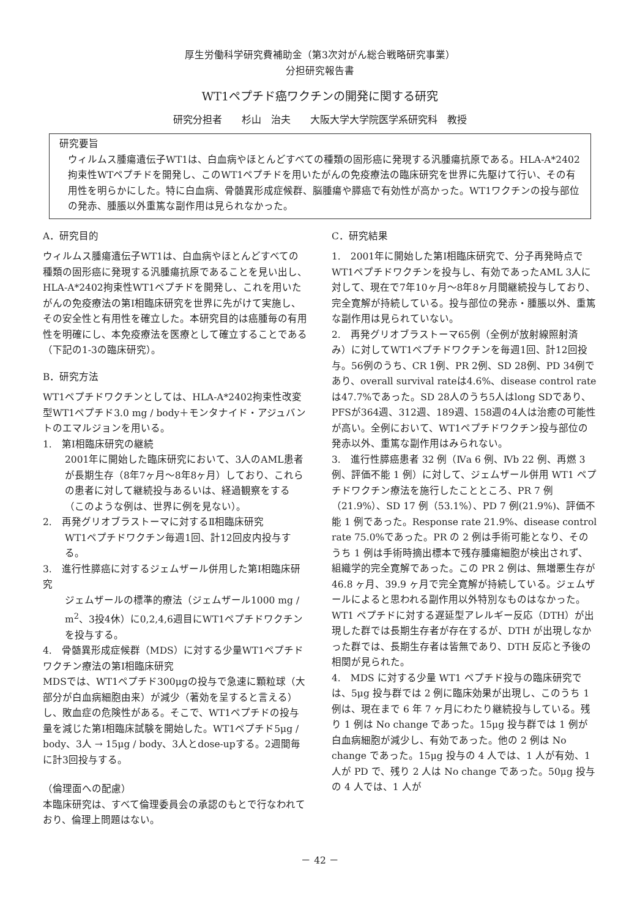厚生労働科学研究費補助金（第3次対がん総合戦略研究事業）
分担研究報告書
WT1ペプチド癌ワクチンの開発に関する研究
研究分担者　　杉山　治夫　　大阪大学大学院医学系研究科　教授
研究要旨
ウィルムス腫瘍遺伝子WT1は、白血病やほとんどすべての種類の固形癌に発現する汎腫瘍抗原である。HLA-A*2402拘束性WTペプチドを開発し、このWT1ペプチドを用いたがんの免疫療法の臨床研究を世界に先駆けて行い、その有用性を明らかにした。特に白血病、骨髄異形成症候群、脳腫瘍や膵癌で有効性が高かった。WT1ワクチンの投与部位の発赤、腫脹以外重篤な副作用は見られなかった。
A．研究目的
ウィルムス腫瘍遺伝子WT1は、白血病やほとんどすべての種類の固形癌に発現する汎腫瘍抗原であることを見い出し、HLA-A*2402拘束性WT1ペプチドを開発し、これを用いたがんの免疫療法の第Ⅰ相臨床研究を世界に先がけて実施し、その安全性と有用性を確立した。本研究目的は癌腫毎の有用性を明確にし、本免疫療法を医療として確立することである（下記の1-3の臨床研究）。
B．研究方法
WT1ペプチドワクチンとしては、HLA-A*2402拘束性改変型WT1ペプチド3.0 mg / body＋モンタナイド・アジュバントのエマルジョンを用いる。
1.　第Ⅰ相臨床研究の継続
2001年に開始した臨床研究において、3人のAML患者が長期生存（8年7ヶ月～8年8ヶ月）しており、これらの患者に対して継続投与あるいは、経過観察をする（このような例は、世界に例を見ない）。
2.　再発グリオブラストーマに対するⅡ相臨床研究
WT1ペプチドワクチン毎週1回、計12回皮内投与する。
3.　進行性膵癌に対するジェムザール併用した第Ⅰ相臨床研究
ジェムザールの標準的療法（ジェムザール1000 mg / m<sup>2</sup>、3投4休）に0,2,4,6週目にWT1ペプチドワクチンを投与する。
4.　骨髄異形成症候群（MDS）に対する少量WT1ペプチドワクチン療法の第Ⅰ相臨床研究
MDSでは、WT1ペプチド300μgの投与で急速に顆粒球（大部分が白血病細胞由来）が減少（著効を呈すると言える）し、敗血症の危険性がある。そこで、WT1ペプチドの投与量を減じた第Ⅰ相臨床試験を開始した。WT1ペプチド5μg / body、3人 → 15μg / body、3人とdose-upする。2週間毎に計3回投与する。
（倫理面への配慮）
本臨床研究は、すべて倫理委員会の承認のもとで行なわれており、倫理上問題はない。
C．研究結果
1.　2001年に開始した第Ⅰ相臨床研究で、分子再発時点でWT1ペプチドワクチンを投与し、有効であったAML 3人に対して、現在で7年10ヶ月～8年8ヶ月間継続投与しており、完全寛解が持続している。投与部位の発赤・腫脹以外、重篤な副作用は見られていない。
2.　再発グリオブラストーマ65例（全例が放射線照射済み）に対してWT1ペプチドワクチンを毎週1回、計12回投与。56例のうち、CR 1例、PR 2例、SD 28例、PD 34例であり、overall survival rateは4.6%、disease control rateは47.7%であった。SD 28人のうち5人はlong SDであり、PFSが364週、312週、189週、158週の4人は治癒の可能性が高い。全例において、WT1ペプチドワクチン投与部位の発赤以外、重篤な副作用はみられない。
3.　進行性膵癌患者 32 例（Ⅳa 6 例、Ⅳb 22 例、再燃 3 例、評価不能 1 例）に対して、ジェムザール併用 WT1 ペプチドワクチン療法を施行したことところ、PR 7 例（21.9%）、SD 17 例（53.1%）、PD 7 例(21.9%)、評価不能 1 例であった。Response rate 21.9%、disease control rate 75.0%であった。PR の 2 例は手術可能となり、そのうち 1 例は手術時摘出標本で残存腫瘍細胞が検出されず、組織学的完全寛解であった。この PR 2 例は、無増悪生存が 46.8 ヶ月、39.9 ヶ月で完全寛解が持続している。ジェムザールによると思われる副作用以外特別なものはなかった。WT1 ペプチドに対する遅延型アレルギー反応（DTH）が出現した群では長期生存者が存在するが、DTH が出現しなかった群では、長期生存者は皆無であり、DTH 反応と予後の相関が見られた。
4.　MDS に対する少量 WT1 ペプチド投与の臨床研究では、5μg 投与群では 2 例に臨床効果が出現し、このうち 1 例は、現在まで 6 年 7 ヶ月にわたり継続投与している。残り 1 例は No change であった。15μg 投与群では 1 例が白血病細胞が減少し、有効であった。他の 2 例は No change であった。15μg 投与の 4 人では、1 人が有効、1 人が PD で、残り 2 人は No change であった。50μg 投与の 4 人では、1 人が
－ 42 －